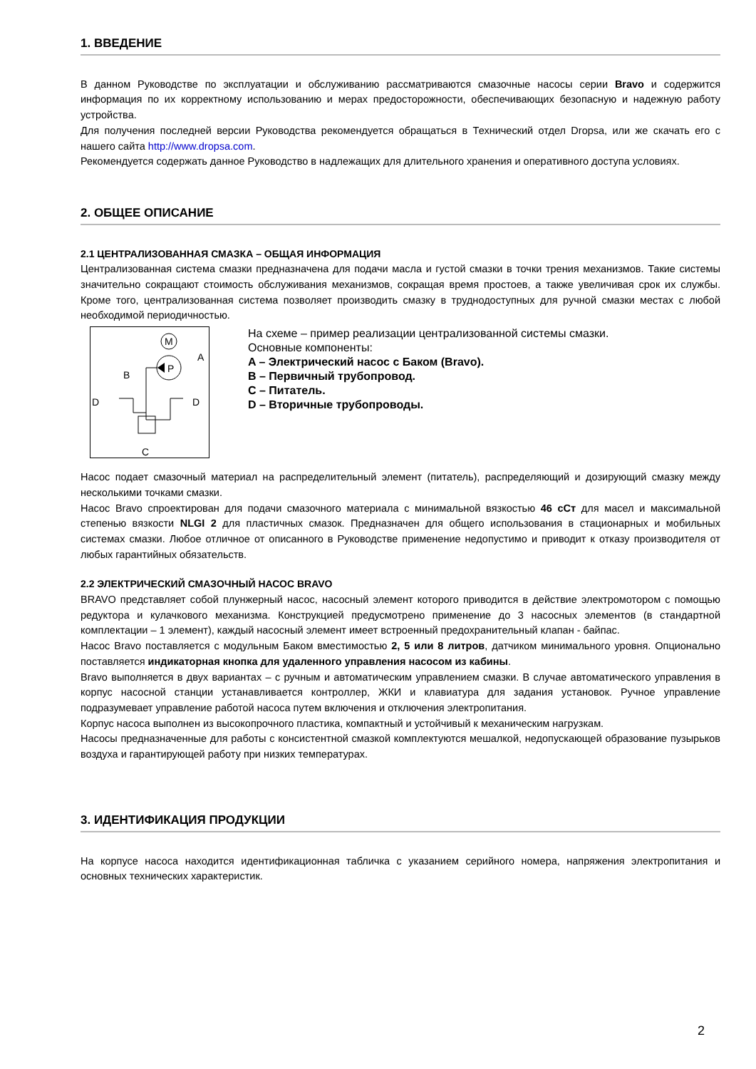1. ВВЕДЕНИЕ
В данном Руководстве по эксплуатации и обслуживанию рассматриваются смазочные насосы серии Bravo и содержится информация по их корректному использованию и мерах предосторожности, обеспечивающих безопасную и надежную работу устройства.
Для получения последней версии Руководства рекомендуется обращаться в Технический отдел Dropsa, или же скачать его с нашего сайта http://www.dropsa.com.
Рекомендуется содержать данное Руководство в надлежащих для длительного хранения и оперативного доступа условиях.
2. ОБЩЕЕ ОПИСАНИЕ
2.1 ЦЕНТРАЛИЗОВАННАЯ СМАЗКА – ОБЩАЯ ИНФОРМАЦИЯ
Централизованная система смазки предназначена для подачи масла и густой смазки в точки трения механизмов. Такие системы значительно сокращают стоимость обслуживания механизмов, сокращая время простоев, а также увеличивая срок их службы. Кроме того, централизованная система позволяет производить смазку в труднодоступных для ручной смазки местах с любой необходимой периодичностью.
M
P
A
B
D
D
C
На схеме – пример реализации централизованной системы смазки.
Основные компоненты:
A – Электрический насос с Баком (Bravo).
B – Первичный трубопровод.
C – Питатель.
D – Вторичные трубопроводы.
Насос подает смазочный материал на распределительный элемент (питатель), распределяющий и дозирующий смазку между несколькими точками смазки.
Насос Bravo спроектирован для подачи смазочного материала с минимальной вязкостью 46 cСт для масел и максимальной степенью вязкости NLGI 2 для пластичных смазок. Предназначен для общего использования в стационарных и мобильных системах смазки. Любое отличное от описанного в Руководстве применение недопустимо и приводит к отказу производителя от любых гарантийных обязательств.
2.2 ЭЛЕКТРИЧЕСКИЙ СМАЗОЧНЫЙ НАСОС BRAVO
BRAVO представляет собой плунжерный насос, насосный элемент которого приводится в действие электромотором с помощью редуктора и кулачкового механизма. Конструкцией предусмотрено применение до 3 насосных элементов (в стандартной комплектации – 1 элемент), каждый насосный элемент имеет встроенный предохранительный клапан - байпас.
Насос Bravo поставляется с модульным Баком вместимостью 2, 5 или 8 литров, датчиком минимального уровня. Опционально поставляется индикаторная кнопка для удаленного управления насосом из кабины.
Bravo выполняется в двух вариантах – с ручным и автоматическим управлением смазки. В случае автоматического управления в корпус насосной станции устанавливается контроллер, ЖКИ и клавиатура для задания установок. Ручное управление подразумевает управление работой насоса путем включения и отключения электропитания.
Корпус насоса выполнен из высокопрочного пластика, компактный и устойчивый к механическим нагрузкам.
Насосы предназначенные для работы с консистентной смазкой комплектуются мешалкой, недопускающей образование пузырьков воздуха и гарантирующей работу при низких температурах.
3. ИДЕНТИФИКАЦИЯ ПРОДУКЦИИ
На корпусе насоса находится идентификационная табличка с указанием серийного номера, напряжения электропитания и основных технических характеристик.
2